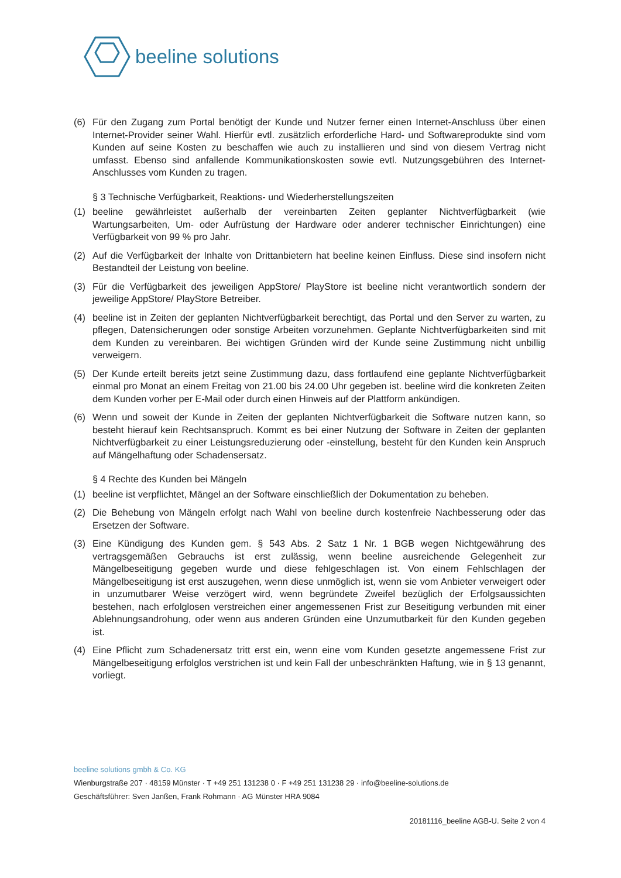beeline solutions
(6) Für den Zugang zum Portal benötigt der Kunde und Nutzer ferner einen Internet-Anschluss über einen Internet-Provider seiner Wahl. Hierfür evtl. zusätzlich erforderliche Hard- und Softwareprodukte sind vom Kunden auf seine Kosten zu beschaffen wie auch zu installieren und sind von diesem Vertrag nicht umfasst. Ebenso sind anfallende Kommunikationskosten sowie evtl. Nutzungsgebühren des Internet-Anschlusses vom Kunden zu tragen.
§ 3 Technische Verfügbarkeit, Reaktions- und Wiederherstellungszeiten
(1) beeline gewährleistet außerhalb der vereinbarten Zeiten geplanter Nichtverfügbarkeit (wie Wartungsarbeiten, Um- oder Aufrüstung der Hardware oder anderer technischer Einrichtungen) eine Verfügbarkeit von 99 % pro Jahr.
(2) Auf die Verfügbarkeit der Inhalte von Drittanbietern hat beeline keinen Einfluss. Diese sind insofern nicht Bestandteil der Leistung von beeline.
(3) Für die Verfügbarkeit des jeweiligen AppStore/ PlayStore ist beeline nicht verantwortlich sondern der jeweilige AppStore/ PlayStore Betreiber.
(4) beeline ist in Zeiten der geplanten Nichtverfügbarkeit berechtigt, das Portal und den Server zu warten, zu pflegen, Datensicherungen oder sonstige Arbeiten vorzunehmen. Geplante Nichtverfügbarkeiten sind mit dem Kunden zu vereinbaren. Bei wichtigen Gründen wird der Kunde seine Zustimmung nicht unbillig verweigern.
(5) Der Kunde erteilt bereits jetzt seine Zustimmung dazu, dass fortlaufend eine geplante Nichtverfügbarkeit einmal pro Monat an einem Freitag von 21.00 bis 24.00 Uhr gegeben ist. beeline wird die konkreten Zeiten dem Kunden vorher per E-Mail oder durch einen Hinweis auf der Plattform ankündigen.
(6) Wenn und soweit der Kunde in Zeiten der geplanten Nichtverfügbarkeit die Software nutzen kann, so besteht hierauf kein Rechtsanspruch. Kommt es bei einer Nutzung der Software in Zeiten der geplanten Nichtverfügbarkeit zu einer Leistungsreduzierung oder -einstellung, besteht für den Kunden kein Anspruch auf Mängelhaftung oder Schadensersatz.
§ 4 Rechte des Kunden bei Mängeln
(1) beeline ist verpflichtet, Mängel an der Software einschließlich der Dokumentation zu beheben.
(2) Die Behebung von Mängeln erfolgt nach Wahl von beeline durch kostenfreie Nachbesserung oder das Ersetzen der Software.
(3) Eine Kündigung des Kunden gem. § 543 Abs. 2 Satz 1 Nr. 1 BGB wegen Nichtgewährung des vertragsgemäßen Gebrauchs ist erst zulässig, wenn beeline ausreichende Gelegenheit zur Mängelbeseitigung gegeben wurde und diese fehlgeschlagen ist. Von einem Fehlschlagen der Mängelbeseitigung ist erst auszugehen, wenn diese unmöglich ist, wenn sie vom Anbieter verweigert oder in unzumutbarer Weise verzögert wird, wenn begründete Zweifel bezüglich der Erfolgsaussichten bestehen, nach erfolglosen verstreichen einer angemessenen Frist zur Beseitigung verbunden mit einer Ablehnungsandrohung, oder wenn aus anderen Gründen eine Unzumutbarkeit für den Kunden gegeben ist.
(4) Eine Pflicht zum Schadenersatz tritt erst ein, wenn eine vom Kunden gesetzte angemessene Frist zur Mängelbeseitigung erfolglos verstrichen ist und kein Fall der unbeschränkten Haftung, wie in § 13 genannt, vorliegt.
beeline solutions gmbh & Co. KG
Wienburgstraße 207 · 48159 Münster · T +49 251 131238 0 · F +49 251 131238 29 · info@beeline-solutions.de
Geschäftsführer: Sven Janßen, Frank Rohmann · AG Münster HRA 9084
20181116_beeline AGB-U. Seite 2 von 4